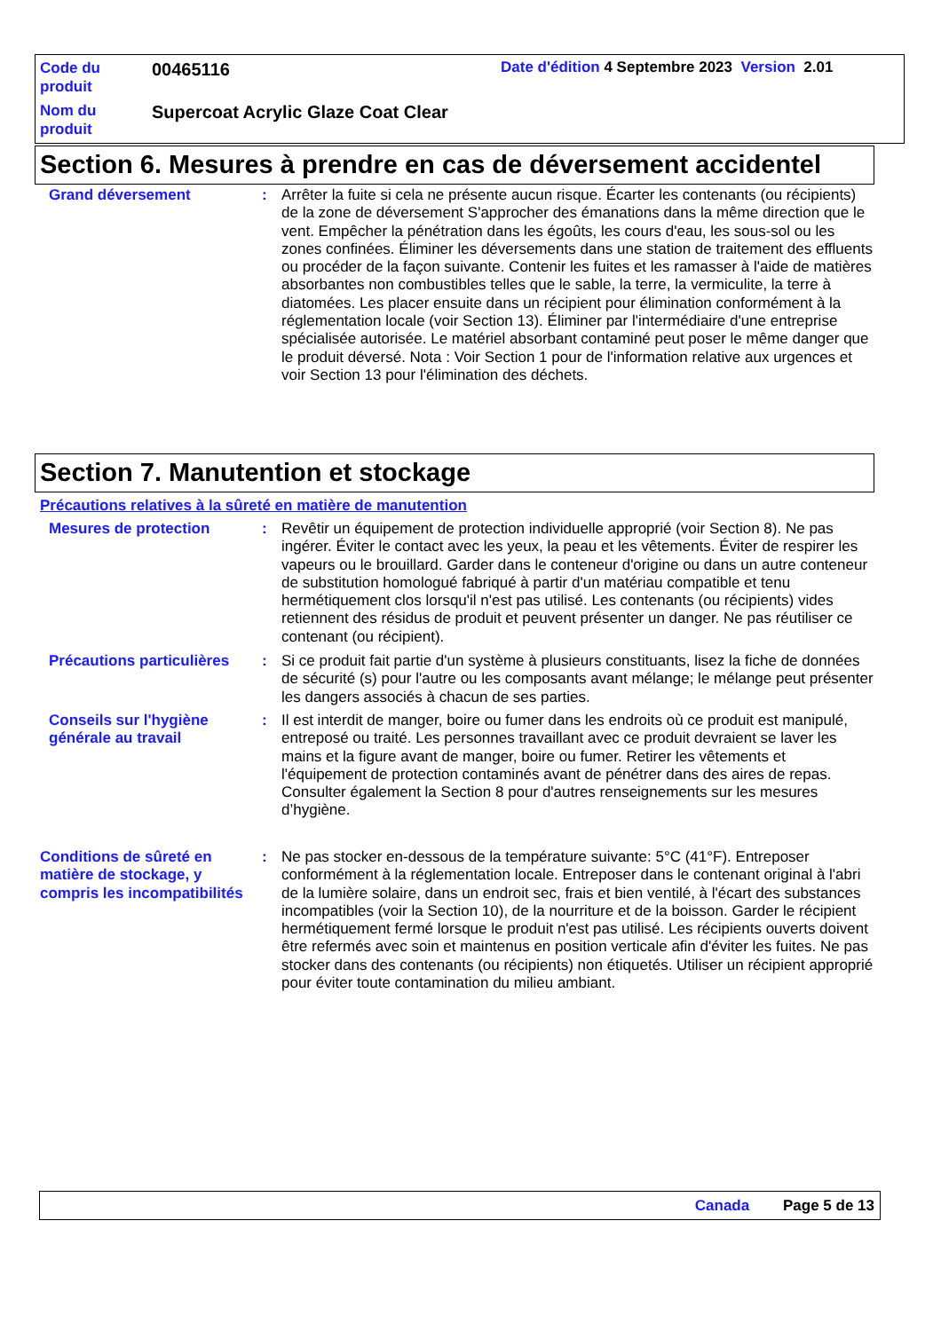Code du produit
00465116
Date d'édition 4 Septembre 2023 Version 2.01
Nom du produit
Supercoat Acrylic Glaze Coat Clear
Section 6. Mesures à prendre en cas de déversement accidentel
Grand déversement : Arrêter la fuite si cela ne présente aucun risque. Écarter les contenants (ou récipients) de la zone de déversement S'approcher des émanations dans la même direction que le vent. Empêcher la pénétration dans les égoûts, les cours d'eau, les sous-sol ou les zones confinées. Éliminer les déversements dans une station de traitement des effluents ou procéder de la façon suivante. Contenir les fuites et les ramasser à l'aide de matières absorbantes non combustibles telles que le sable, la terre, la vermiculite, la terre à diatomées. Les placer ensuite dans un récipient pour élimination conformément à la réglementation locale (voir Section 13). Éliminer par l'intermédiaire d'une entreprise spécialisée autorisée. Le matériel absorbant contaminé peut poser le même danger que le produit déversé. Nota : Voir Section 1 pour de l'information relative aux urgences et voir Section 13 pour l'élimination des déchets.
Section 7. Manutention et stockage
Précautions relatives à la sûreté en matière de manutention
Mesures de protection : Revêtir un équipement de protection individuelle approprié (voir Section 8). Ne pas ingérer. Éviter le contact avec les yeux, la peau et les vêtements. Éviter de respirer les vapeurs ou le brouillard. Garder dans le conteneur d'origine ou dans un autre conteneur de substitution homologué fabriqué à partir d'un matériau compatible et tenu hermétiquement clos lorsqu'il n'est pas utilisé. Les contenants (ou récipients) vides retiennent des résidus de produit et peuvent présenter un danger. Ne pas réutiliser ce contenant (ou récipient).
Précautions particulières
: Si ce produit fait partie d'un système à plusieurs constituants, lisez la fiche de données de sécurité (s) pour l'autre ou les composants avant mélange; le mélange peut présenter les dangers associés à chacun de ses parties.
Conseils sur l'hygiène générale au travail
: Il est interdit de manger, boire ou fumer dans les endroits où ce produit est manipulé, entreposé ou traité. Les personnes travaillant avec ce produit devraient se laver les mains et la figure avant de manger, boire ou fumer. Retirer les vêtements et l'équipement de protection contaminés avant de pénétrer dans des aires de repas. Consulter également la Section 8 pour d'autres renseignements sur les mesures d’hygiène.
Conditions de sûreté en matière de stockage, y compris les incompatibilités
: Ne pas stocker en-dessous de la température suivante: 5°C (41°F). Entreposer conformément à la réglementation locale. Entreposer dans le contenant original à l'abri de la lumière solaire, dans un endroit sec, frais et bien ventilé, à l'écart des substances incompatibles (voir la Section 10), de la nourriture et de la boisson. Garder le récipient hermétiquement fermé lorsque le produit n'est pas utilisé. Les récipients ouverts doivent être refermés avec soin et maintenus en position verticale afin d'éviter les fuites. Ne pas stocker dans des contenants (ou récipients) non étiquetés. Utiliser un récipient approprié pour éviter toute contamination du milieu ambiant.
Canada Page 5 de 13